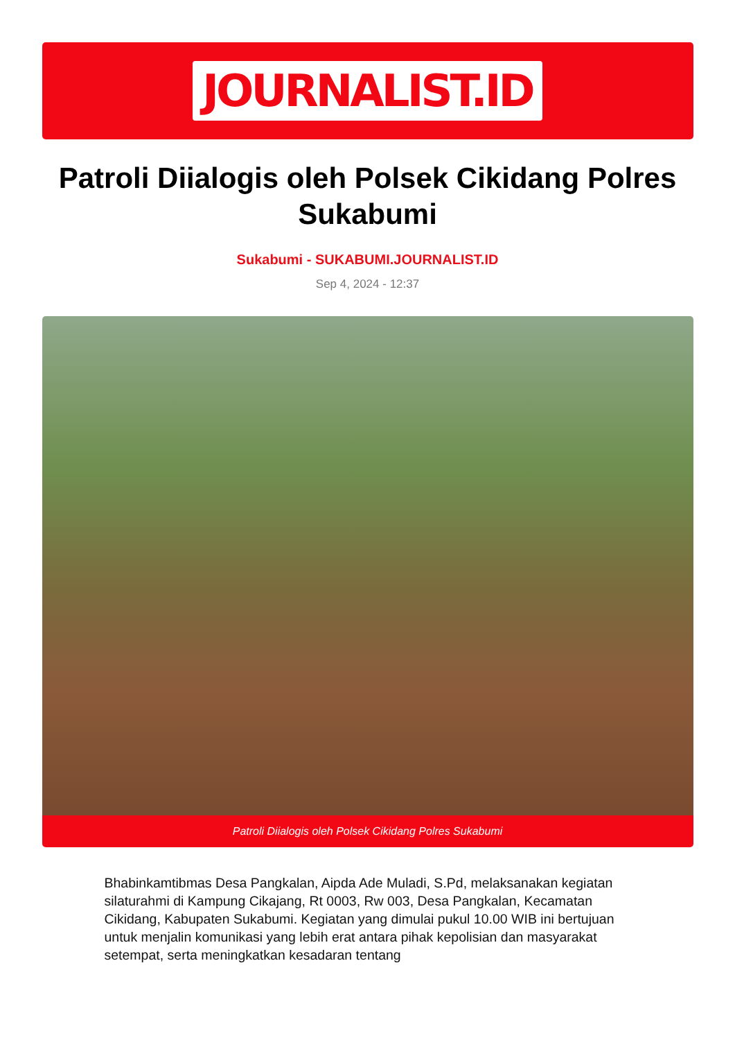JOURNALIST.ID
Patroli Diialogis oleh Polsek Cikidang Polres Sukabumi
Sukabumi - SUKABUMI.JOURNALIST.ID
Sep 4, 2024 - 12:37
Patroli Diialogis oleh Polsek Cikidang Polres Sukabumi
Bhabinkamtibmas Desa Pangkalan, Aipda Ade Muladi, S.Pd, melaksanakan kegiatan silaturahmi di Kampung Cikajang, Rt 0003, Rw 003, Desa Pangkalan, Kecamatan Cikidang, Kabupaten Sukabumi. Kegiatan yang dimulai pukul 10.00 WIB ini bertujuan untuk menjalin komunikasi yang lebih erat antara pihak kepolisian dan masyarakat setempat, serta meningkatkan kesadaran tentang